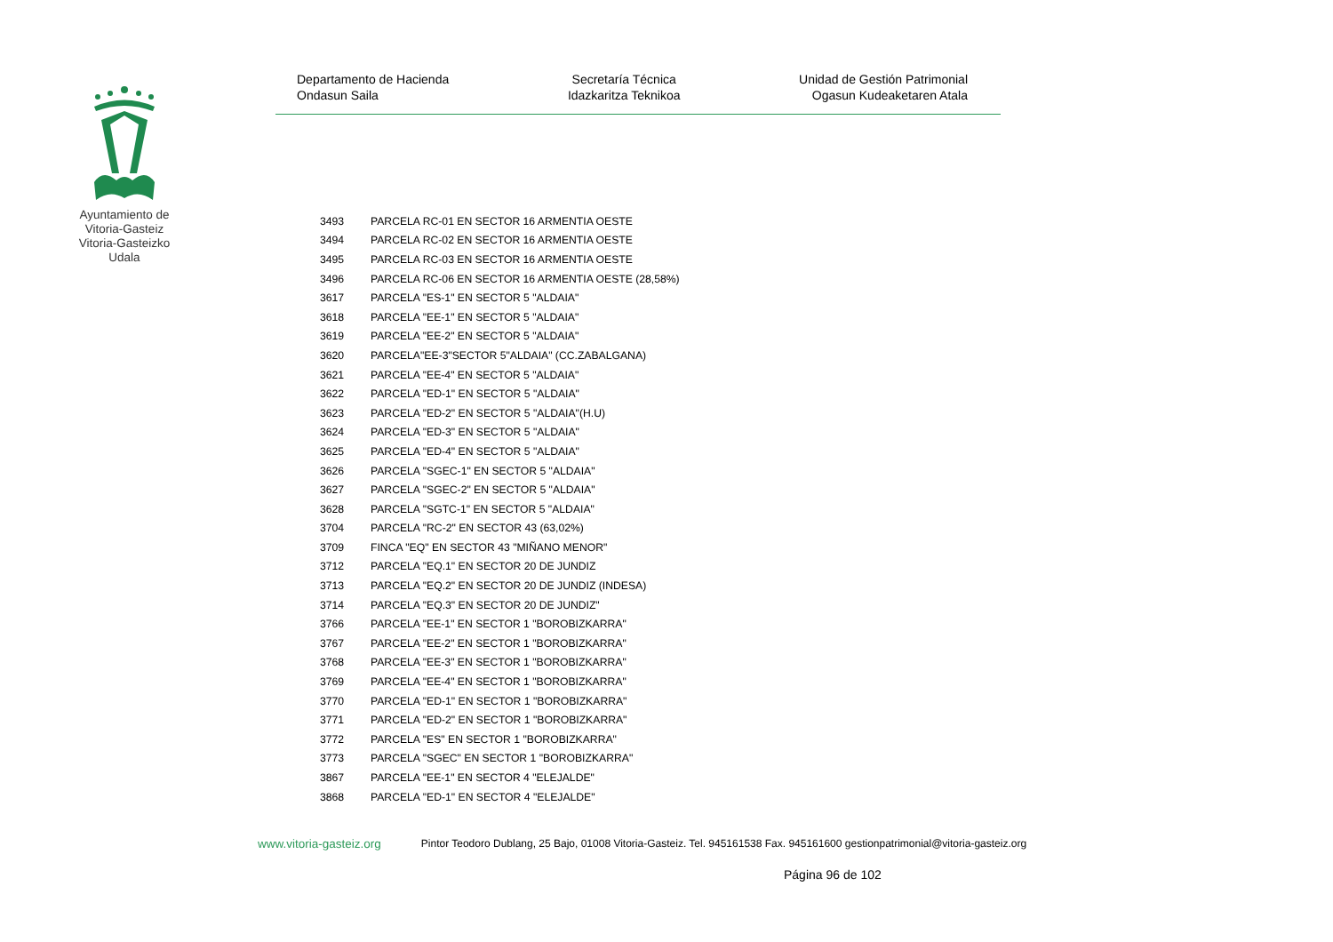Ayuntamiento de Vitoria-Gasteiz Vitoria-Gasteizko Udala
Departamento de Hacienda
Ondasun Saila
Secretaría Técnica
Idazkaritza Teknikoa
Unidad de Gestión Patrimonial
Ogasun Kudeaketaren Atala
| 3493 | PARCELA RC-01 EN SECTOR 16 ARMENTIA OESTE |
| 3494 | PARCELA RC-02 EN SECTOR 16 ARMENTIA OESTE |
| 3495 | PARCELA RC-03 EN SECTOR 16 ARMENTIA OESTE |
| 3496 | PARCELA RC-06 EN SECTOR 16 ARMENTIA OESTE (28,58%) |
| 3617 | PARCELA "ES-1" EN SECTOR 5 "ALDAIA" |
| 3618 | PARCELA "EE-1" EN SECTOR 5 "ALDAIA" |
| 3619 | PARCELA "EE-2" EN SECTOR 5 "ALDAIA" |
| 3620 | PARCELA"EE-3"SECTOR 5"ALDAIA" (CC.ZABALGANA) |
| 3621 | PARCELA "EE-4" EN SECTOR 5 "ALDAIA" |
| 3622 | PARCELA "ED-1" EN SECTOR 5 "ALDAIA" |
| 3623 | PARCELA "ED-2" EN SECTOR 5 "ALDAIA"(H.U) |
| 3624 | PARCELA "ED-3" EN SECTOR 5 "ALDAIA" |
| 3625 | PARCELA "ED-4" EN SECTOR 5 "ALDAIA" |
| 3626 | PARCELA "SGEC-1" EN SECTOR 5 "ALDAIA" |
| 3627 | PARCELA "SGEC-2" EN SECTOR 5 "ALDAIA" |
| 3628 | PARCELA "SGTC-1" EN SECTOR 5 "ALDAIA" |
| 3704 | PARCELA "RC-2" EN SECTOR 43 (63,02%) |
| 3709 | FINCA "EQ" EN SECTOR 43 "MIÑANO MENOR" |
| 3712 | PARCELA "EQ.1" EN SECTOR 20 DE JUNDIZ |
| 3713 | PARCELA "EQ.2" EN SECTOR 20 DE JUNDIZ (INDESA) |
| 3714 | PARCELA "EQ.3" EN SECTOR 20 DE JUNDIZ" |
| 3766 | PARCELA "EE-1" EN SECTOR 1 "BOROBIZKARRA" |
| 3767 | PARCELA "EE-2" EN SECTOR 1 "BOROBIZKARRA" |
| 3768 | PARCELA "EE-3" EN SECTOR 1 "BOROBIZKARRA" |
| 3769 | PARCELA "EE-4" EN SECTOR 1 "BOROBIZKARRA" |
| 3770 | PARCELA "ED-1" EN SECTOR 1 "BOROBIZKARRA" |
| 3771 | PARCELA "ED-2" EN SECTOR 1 "BOROBIZKARRA" |
| 3772 | PARCELA "ES" EN SECTOR 1 "BOROBIZKARRA" |
| 3773 | PARCELA "SGEC" EN SECTOR 1 "BOROBIZKARRA" |
| 3867 | PARCELA "EE-1" EN SECTOR 4 "ELEJALDE" |
| 3868 | PARCELA "ED-1" EN SECTOR 4 "ELEJALDE" |
www.vitoria-gasteiz.org Pintor Teodoro Dublang, 25 Bajo, 01008 Vitoria-Gasteiz. Tel. 945161538 Fax. 945161600 gestionpatrimonial@vitoria-gasteiz.org
Página 96 de 102